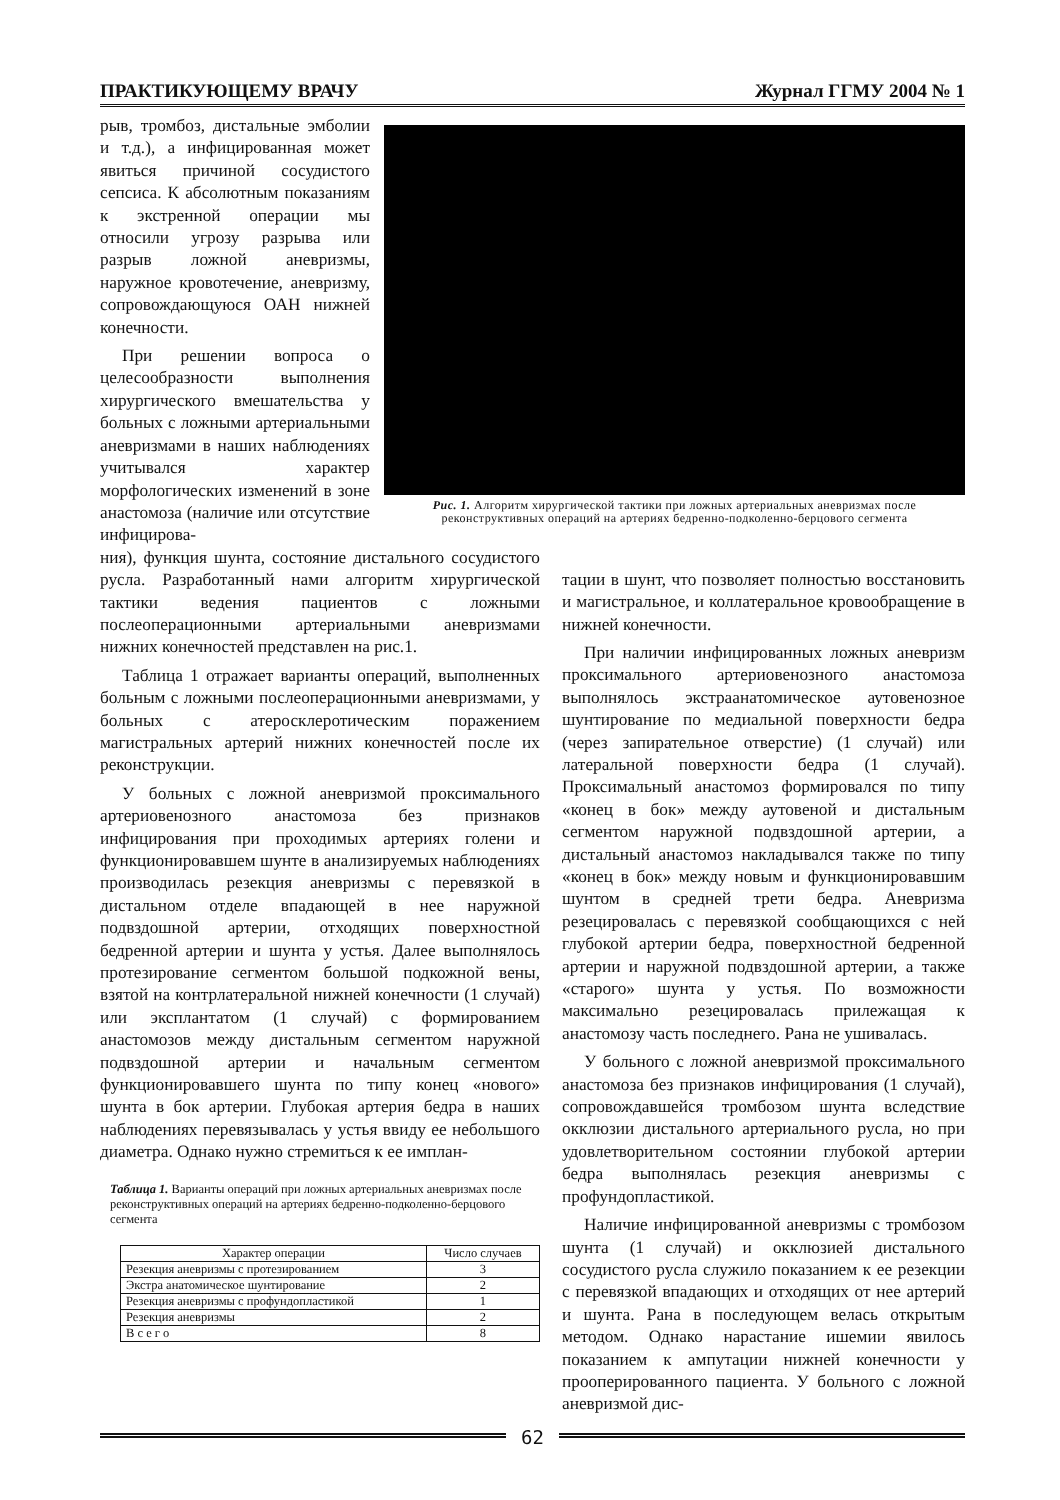ПРАКТИКУЮЩЕМУ ВРАЧУ Журнал ГГМУ 2004 № 1
рыв, тромбоз, дистальные эмболии и т.д.), а инфицированная может явиться причиной сосудистого сепсиса. К абсолютным показаниям к экстренной операции мы относили угрозу разрыва или разрыв ложной аневризмы, наружное кровотечение, аневризму, сопровождающуюся ОАН нижней конечности.
При решении вопроса о целесообразности выполнения хирургического вмешательства у больных с ложными артериальными аневризмами в наших наблюдениях учитывался характер морфологических изменений в зоне анастомоза (наличие или отсутствие инфицирова-
Рис. 1. Алгоритм хирургической тактики при ложных артериальных аневризмах после реконструктивных операций на артериях бедренно-подколенно-берцового сегмента
ния), функция шунта, состояние дистального сосудистого русла. Разработанный нами алгоритм хирургической тактики ведения пациентов с ложными послеоперационными артериальными аневризмами нижних конечностей представлен на рис.1.
Таблица 1 отражает варианты операций, выполненных больным с ложными послеоперационными аневризмами, у больных с атеросклеротическим поражением магистральных артерий нижних конечностей после их реконструкции.
У больных с ложной аневризмой проксимального артериовенозного анастомоза без признаков инфицирования при проходимых артериях голени и функционировавшем шунте в анализируемых наблюдениях производилась резекция аневризмы с перевязкой в дистальном отделе впадающей в нее наружной подвздошной артерии, отходящих поверхностной бедренной артерии и шунта у устья. Далее выполнялось протезирование сегментом большой подкожной вены, взятой на контрлатеральной нижней конечности (1 случай) или эксплантатом (1 случай) с формированием анастомозов между дистальным сегментом наружной подвздошной артерии и начальным сегментом функционировавшего шунта по типу конец «нового» шунта в бок артерии. Глубокая артерия бедра в наших наблюдениях перевязывалась у устья ввиду ее небольшого диаметра. Однако нужно стремиться к ее имплан-
Таблица 1. Варианты операций при ложных артериальных аневризмах после реконструктивных операций на артериях бедренно-подколенно-берцового сегмента
| Характер операции | Число случаев |
| --- | --- |
| Резекция аневризмы с протезированием | 3 |
| Экстра анатомическое шунтирование | 2 |
| Резекция аневризмы с профундопластикой | 1 |
| Резекция аневризмы | 2 |
| В с е г о | 8 |
тации в шунт, что позволяет полностью восстановить и магистральное, и коллатеральное кровообращение в нижней конечности.
При наличии инфицированных ложных аневризм проксимального артериовенозного анастомоза выполнялось экстраанатомическое аутовенозное шунтирование по медиальной поверхности бедра (через запирательное отверстие) (1 случай) или латеральной поверхности бедра (1 случай). Проксимальный анастомоз формировался по типу «конец в бок» между аутовеной и дистальным сегментом наружной подвздошной артерии, а дистальный анастомоз накладывался также по типу «конец в бок» между новым и функционировавшим шунтом в средней трети бедра. Аневризма резецировалась с перевязкой сообщающихся с ней глубокой артерии бедра, поверхностной бедренной артерии и наружной подвздошной артерии, а также «старого» шунта у устья. По возможности максимально резецировалась прилежащая к анастомозу часть последнего. Рана не ушивалась.
У больного с ложной аневризмой проксимального анастомоза без признаков инфицирования (1 случай), сопровождавшейся тромбозом шунта вследствие окклюзии дистального артериального русла, но при удовлетворительном состоянии глубокой артерии бедра выполнялась резекция аневризмы с профундопластикой.
Наличие инфицированной аневризмы с тромбозом шунта (1 случай) и окклюзией дистального сосудистого русла служило показанием к ее резекции с перевязкой впадающих и отходящих от нее артерий и шунта. Рана в последующем велась открытым методом. Однако нарастание ишемии явилось показанием к ампутации нижней конечности у прооперированного пациента. У больного с ложной аневризмой дис-
62